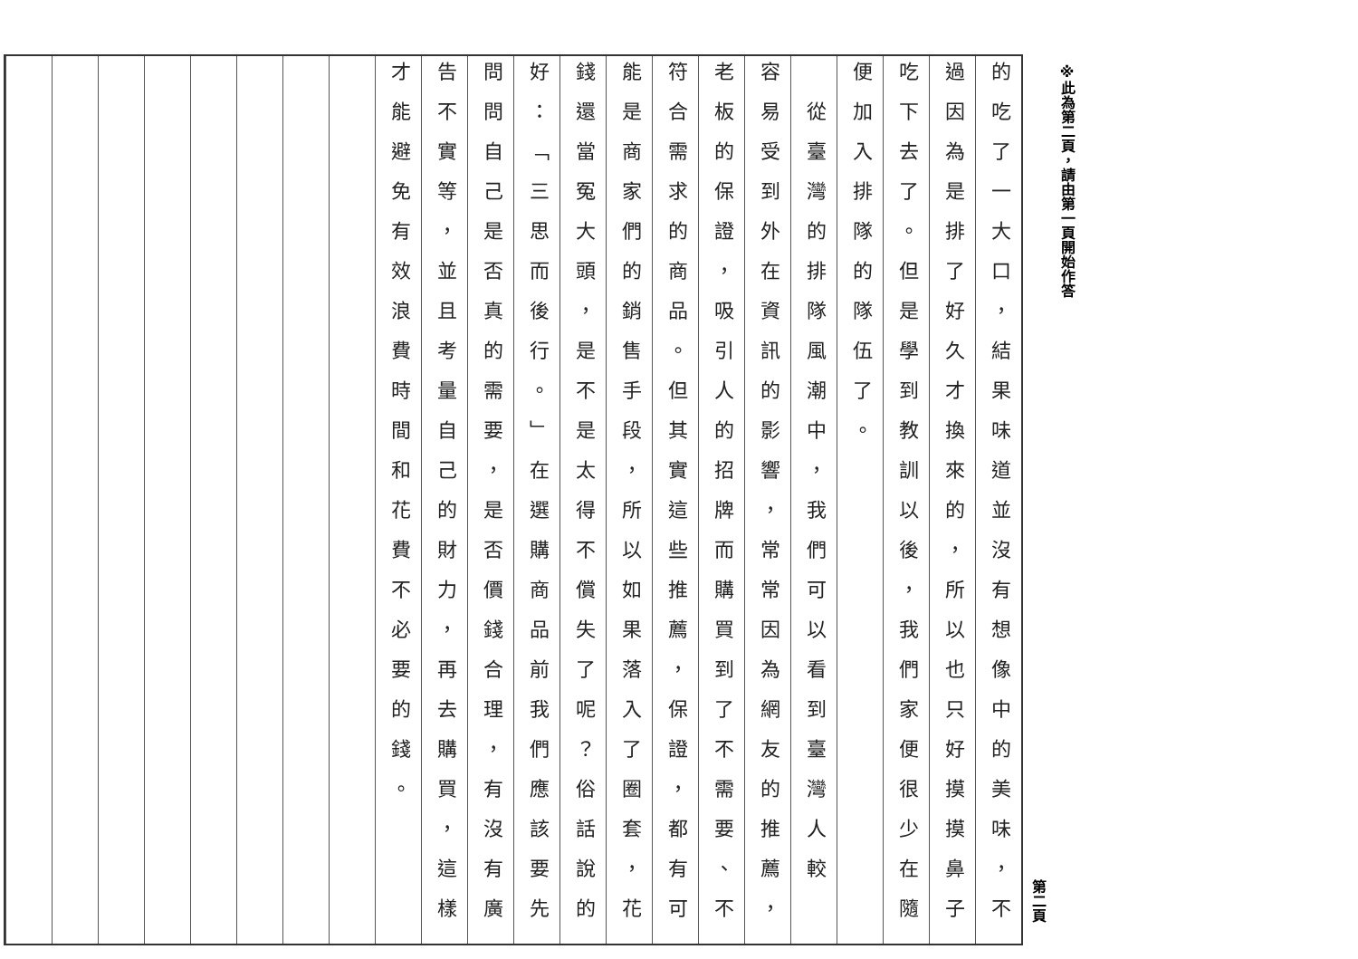※此為第二頁，請由第一頁開始作答
第二頁
的吃了一大口，結果味道並沒有想像中的美味，不
過因為是排了好久才換來的，所以也只好摸摸鼻子
吃下去了。但是學到教訓以後，我們家便很少在隨
便加入排隊的隊伍了。
　從臺灣的排隊風潮中，我們可以看到臺灣人較
容易受到外在資訊的影響，常常因為網友的推薦，
老板的保證，吸引人的招牌而購買到了不需要、不
符合需求的商品。但其實這些推薦，保證，都有可
能是商家們的銷售手段，所以如果落入了圈套，花
錢還當冤大頭，是不是太得不償失了呢？俗話說的
好：「三思而後行。」在選購商品前我們應該要先
問問自己是否真的需要，是否價錢合理，有沒有廣
告不實等，並且考量自己的財力，再去購買，這樣
才能避免有效浪費時間和花費不必要的錢。